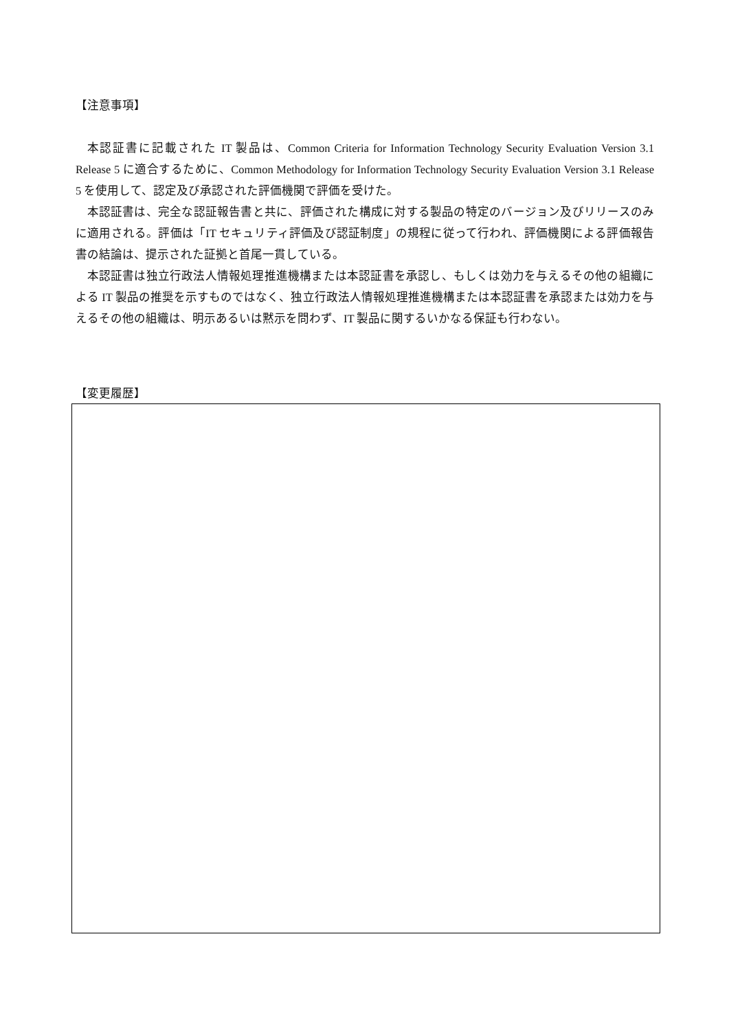【注意事項】
本認証書に記載された IT 製品は、Common Criteria for Information Technology Security Evaluation Version 3.1 Release 5 に適合するために、Common Methodology for Information Technology Security Evaluation Version 3.1 Release 5 を使用して、認定及び承認された評価機関で評価を受けた。
本認証書は、完全な認証報告書と共に、評価された構成に対する製品の特定のバージョン及びリリースのみに適用される。評価は「IT セキュリティ評価及び認証制度」の規程に従って行われ、評価機関による評価報告書の結論は、提示された証拠と首尾一貫している。
本認証書は独立行政法人情報処理推進機構または本認証書を承認し、もしくは効力を与えるその他の組織による IT 製品の推奨を示すものではなく、独立行政法人情報処理推進機構または本認証書を承認または効力を与えるその他の組織は、明示あるいは黙示を問わず、IT 製品に関するいかなる保証も行わない。
【変更履歴】